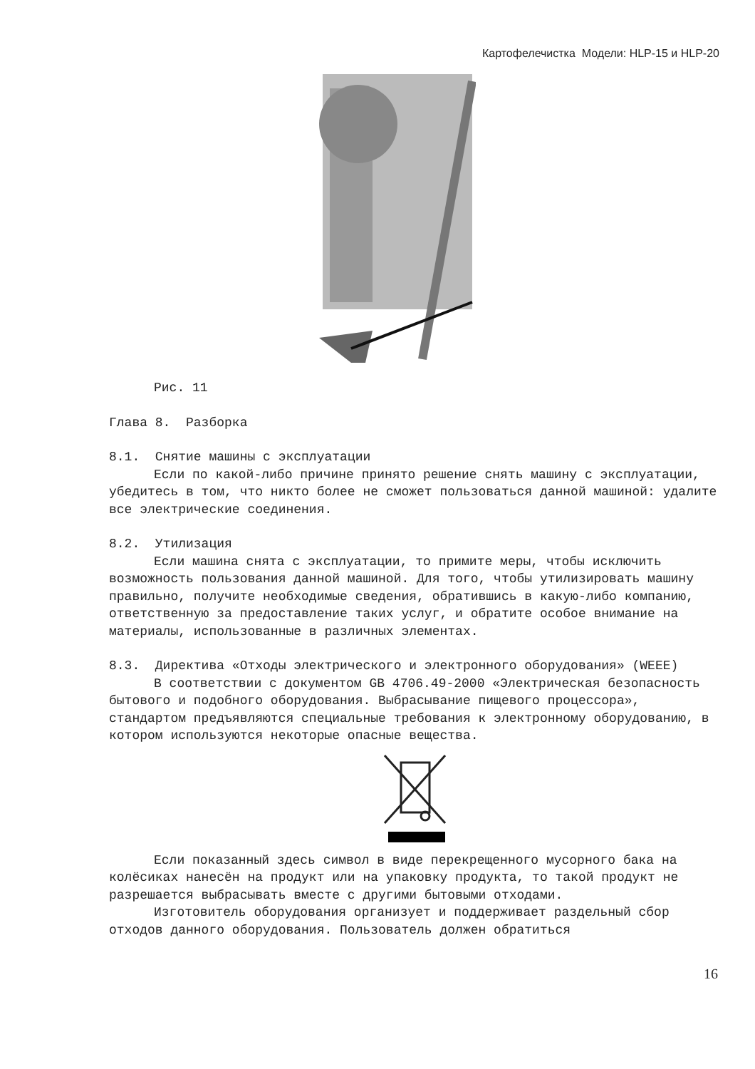Картофелечистка Модели: HLP-15 и HLP-20
Рис. 11
Глава 8. Разборка
8.1. Снятие машины с эксплуатации
Если по какой-либо причине принято решение снять машину с эксплуатации, убедитесь в том, что никто более не сможет пользоваться данной машиной: удалите все электрические соединения.
8.2. Утилизация
Если машина снята с эксплуатации, то примите меры, чтобы исключить возможность пользования данной машиной. Для того, чтобы утилизировать машину правильно, получите необходимые сведения, обратившись в какую-либо компанию, ответственную за предоставление таких услуг, и обратите особое внимание на материалы, использованные в различных элементах.
8.3. Директива «Отходы электрического и электронного оборудования» (WEEE)
В соответствии с документом GB 4706.49-2000 «Электрическая безопасность бытового и подобного оборудования. Выбрасывание пищевого процессора», стандартом предъявляются специальные требования к электронному оборудованию, в котором используются некоторые опасные вещества.
Если показанный здесь символ в виде перекрещенного мусорного бака на колёсиках нанесён на продукт или на упаковку продукта, то такой продукт не разрешается выбрасывать вместе с другими бытовыми отходами.
Изготовитель оборудования организует и поддерживает раздельный сбор отходов данного оборудования. Пользователь должен обратиться
16